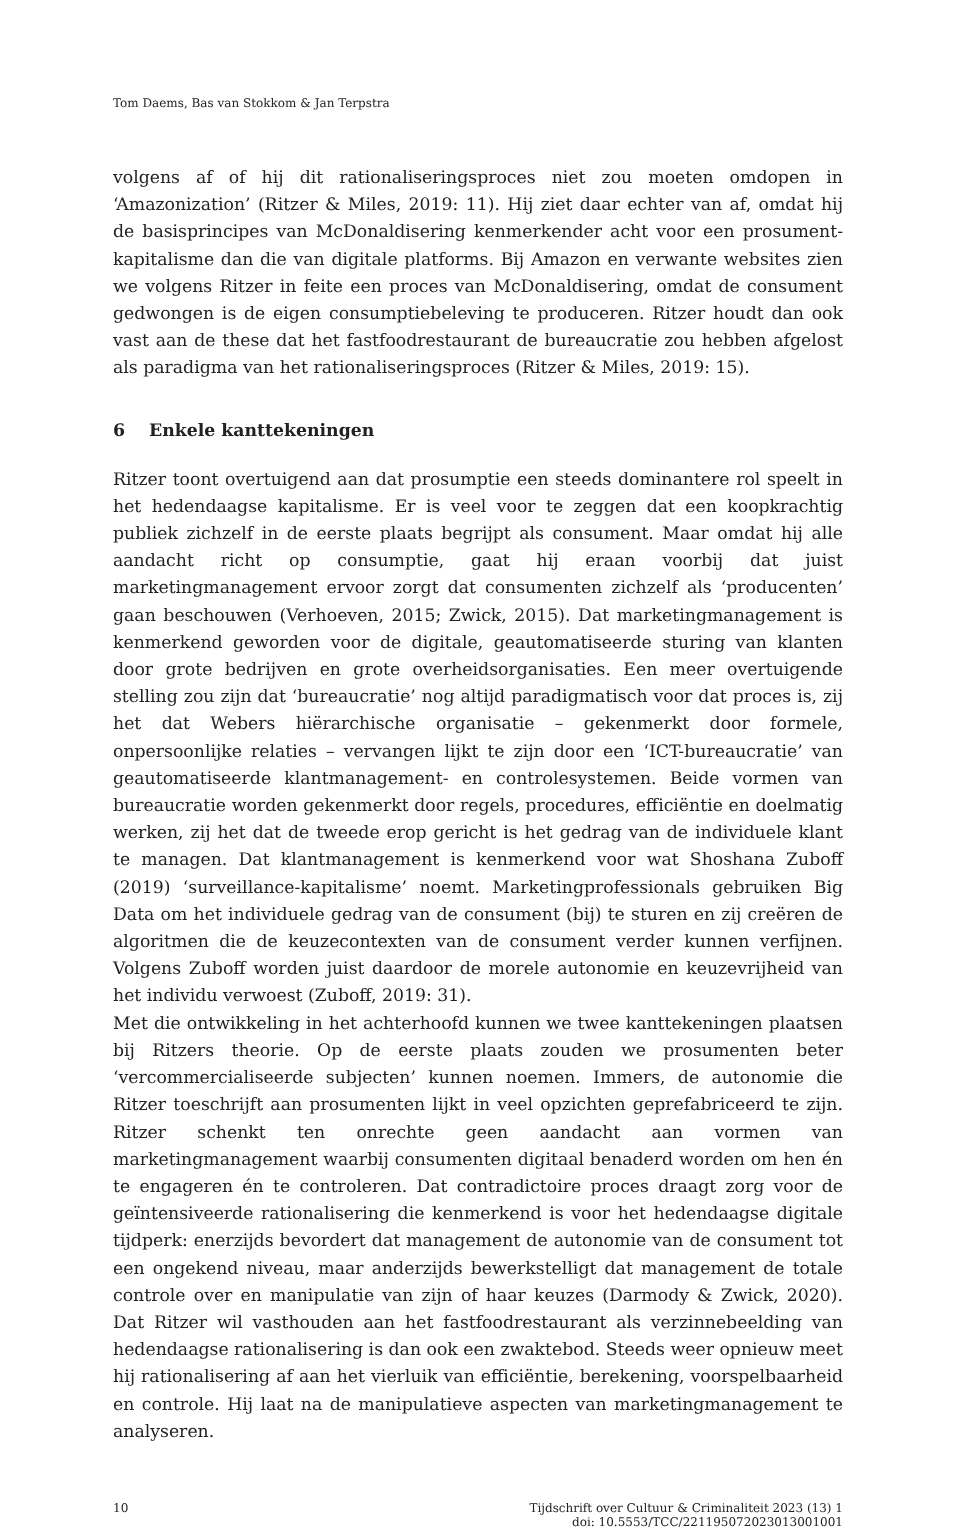Tom Daems, Bas van Stokkom & Jan Terpstra
volgens af of hij dit rationaliseringsproces niet zou moeten omdopen in ‘Amazonization’ (Ritzer & Miles, 2019: 11). Hij ziet daar echter van af, omdat hij de basisprincipes van McDonaldisering kenmerkender acht voor een prosument-kapitalisme dan die van digitale platforms. Bij Amazon en verwante websites zien we volgens Ritzer in feite een proces van McDonaldisering, omdat de consument gedwongen is de eigen consumptiebeleving te produceren. Ritzer houdt dan ook vast aan de these dat het fastfoodrestaurant de bureaucratie zou hebben afgelost als paradigma van het rationaliseringsproces (Ritzer & Miles, 2019: 15).
6 Enkele kanttekeningen
Ritzer toont overtuigend aan dat prosumptie een steeds dominantere rol speelt in het hedendaagse kapitalisme. Er is veel voor te zeggen dat een koopkrachtig publiek zichzelf in de eerste plaats begrijpt als consument. Maar omdat hij alle aandacht richt op consumptie, gaat hij eraan voorbij dat juist marketingmanagement ervoor zorgt dat consumenten zichzelf als ‘producenten’ gaan beschouwen (Verhoeven, 2015; Zwick, 2015). Dat marketingmanagement is kenmerkend geworden voor de digitale, geautomatiseerde sturing van klanten door grote bedrijven en grote overheidsorganisaties. Een meer overtuigende stelling zou zijn dat ‘bureaucratie’ nog altijd paradigmatisch voor dat proces is, zij het dat Webers hiërarchische organisatie – gekenmerkt door formele, onpersoonlijke relaties – vervangen lijkt te zijn door een ‘ICT-bureaucratie’ van geautomatiseerde klantmanagement- en controlesystemen. Beide vormen van bureaucratie worden gekenmerkt door regels, procedures, efficiëntie en doelmatig werken, zij het dat de tweede erop gericht is het gedrag van de individuele klant te managen. Dat klantmanagement is kenmerkend voor wat Shoshana Zuboff (2019) ‘surveillance-kapitalisme’ noemt. Marketingprofessionals gebruiken Big Data om het individuele gedrag van de consument (bij) te sturen en zij creëren de algoritmen die de keuzecontexten van de consument verder kunnen verfijnen. Volgens Zuboff worden juist daardoor de morele autonomie en keuzevrijheid van het individu verwoest (Zuboff, 2019: 31).
Met die ontwikkeling in het achterhoofd kunnen we twee kanttekeningen plaatsen bij Ritzers theorie. Op de eerste plaats zouden we prosumenten beter ‘vercommercialiseerde subjecten’ kunnen noemen. Immers, de autonomie die Ritzer toeschrijft aan prosumenten lijkt in veel opzichten geprefabriceerd te zijn. Ritzer schenkt ten onrechte geen aandacht aan vormen van marketingmanagement waarbij consumenten digitaal benaderd worden om hen én te engageren én te controleren. Dat contradictoire proces draagt zorg voor de geïntensiveerde rationalisering die kenmerkend is voor het hedendaagse digitale tijdperk: enerzijds bevordert dat management de autonomie van de consument tot een ongekend niveau, maar anderzijds bewerkstelligt dat management de totale controle over en manipulatie van zijn of haar keuzes (Darmody & Zwick, 2020). Dat Ritzer wil vasthouden aan het fastfoodrestaurant als verzinnebeelding van hedendaagse rationalisering is dan ook een zwaktebod. Steeds weer opnieuw meet hij rationalisering af aan het vierluik van efficiëntie, berekening, voorspelbaarheid en controle. Hij laat na de manipulatieve aspecten van marketingmanagement te analyseren.
10 Tijdschrift over Cultuur & Criminaliteit 2023 (13) 1
doi: 10.5553/TCC/221195072023013001001